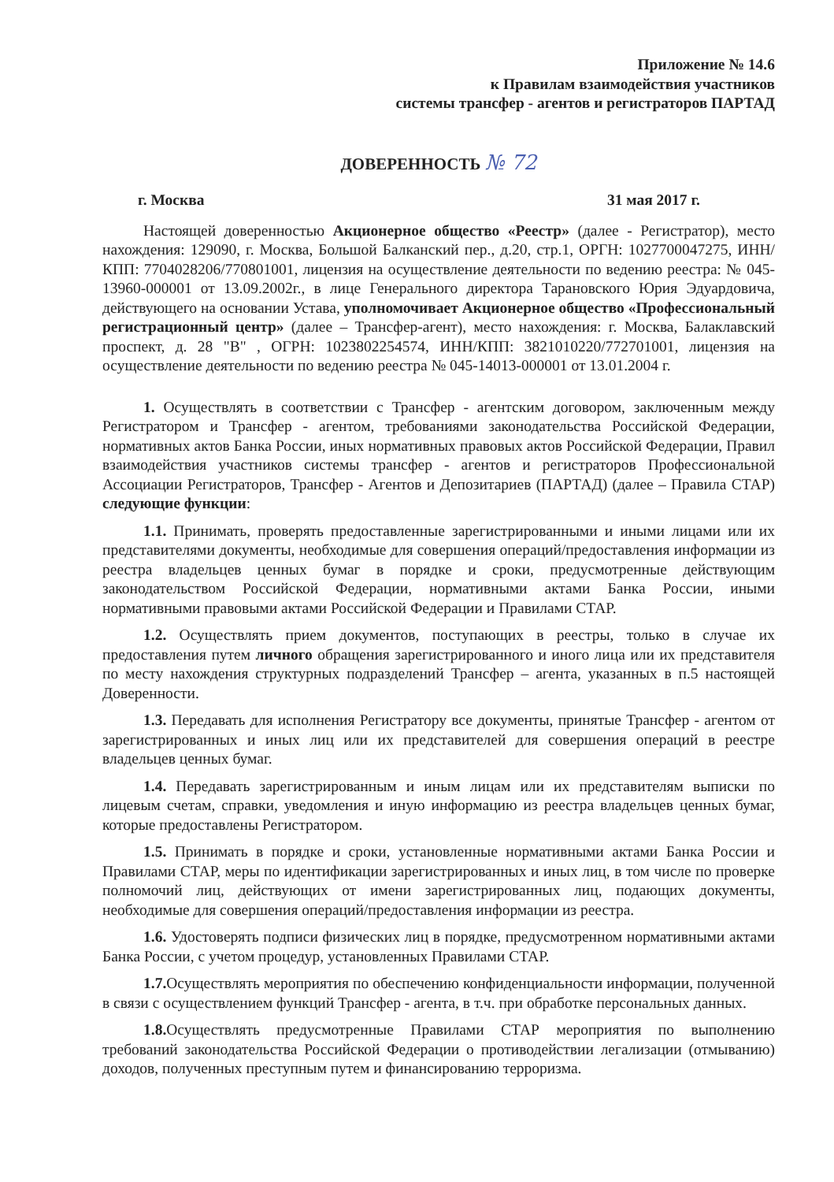Приложение № 14.6
к Правилам взаимодействия участников
системы трансфер - агентов и регистраторов ПАРТАД
ДОВЕРЕННОСТЬ № 72
г. Москва 31 мая 2017 г.
Настоящей доверенностью Акционерное общество «Реестр» (далее - Регистратор), место нахождения: 129090, г. Москва, Большой Балканский пер., д.20, стр.1, ОРГН: 1027700047275, ИНН/КПП: 7704028206/770801001, лицензия на осуществление деятельности по ведению реестра: № 045-13960-000001 от 13.09.2002г., в лице Генерального директора Тарановского Юрия Эдуардовича, действующего на основании Устава, уполномочивает Акционерное общество «Профессиональный регистрационный центр» (далее – Трансфер-агент), место нахождения: г. Москва, Балаклавский проспект, д. 28 "В" , ОГРН: 1023802254574, ИНН/КПП: 3821010220/772701001, лицензия на осуществление деятельности по ведению реестра № 045-14013-000001 от 13.01.2004 г.
1. Осуществлять в соответствии с Трансфер - агентским договором, заключенным между Регистратором и Трансфер - агентом, требованиями законодательства Российской Федерации, нормативных актов Банка России, иных нормативных правовых актов Российской Федерации, Правил взаимодействия участников системы трансфер - агентов и регистраторов Профессиональной Ассоциации Регистраторов, Трансфер - Агентов и Депозитариев (ПАРТАД) (далее – Правила СТАР) следующие функции:
1.1. Принимать, проверять предоставленные зарегистрированными и иными лицами или их представителями документы, необходимые для совершения операций/предоставления информации из реестра владельцев ценных бумаг в порядке и сроки, предусмотренные действующим законодательством Российской Федерации, нормативными актами Банка России, иными нормативными правовыми актами Российской Федерации и Правилами СТАР.
1.2. Осуществлять прием документов, поступающих в реестры, только в случае их предоставления путем личного обращения зарегистрированного и иного лица или их представителя по месту нахождения структурных подразделений Трансфер – агента, указанных в п.5 настоящей Доверенности.
1.3. Передавать для исполнения Регистратору все документы, принятые Трансфер - агентом от зарегистрированных и иных лиц или их представителей для совершения операций в реестре владельцев ценных бумаг.
1.4. Передавать зарегистрированным и иным лицам или их представителям выписки по лицевым счетам, справки, уведомления и иную информацию из реестра владельцев ценных бумаг, которые предоставлены Регистратором.
1.5. Принимать в порядке и сроки, установленные нормативными актами Банка России и Правилами СТАР, меры по идентификации зарегистрированных и иных лиц, в том числе по проверке полномочий лиц, действующих от имени зарегистрированных лиц, подающих документы, необходимые для совершения операций/предоставления информации из реестра.
1.6. Удостоверять подписи физических лиц в порядке, предусмотренном нормативными актами Банка России, с учетом процедур, установленных Правилами СТАР.
1.7. Осуществлять мероприятия по обеспечению конфиденциальности информации, полученной в связи с осуществлением функций Трансфер - агента, в т.ч. при обработке персональных данных.
1.8. Осуществлять предусмотренные Правилами СТАР мероприятия по выполнению требований законодательства Российской Федерации о противодействии легализации (отмыванию) доходов, полученных преступным путем и финансированию терроризма.